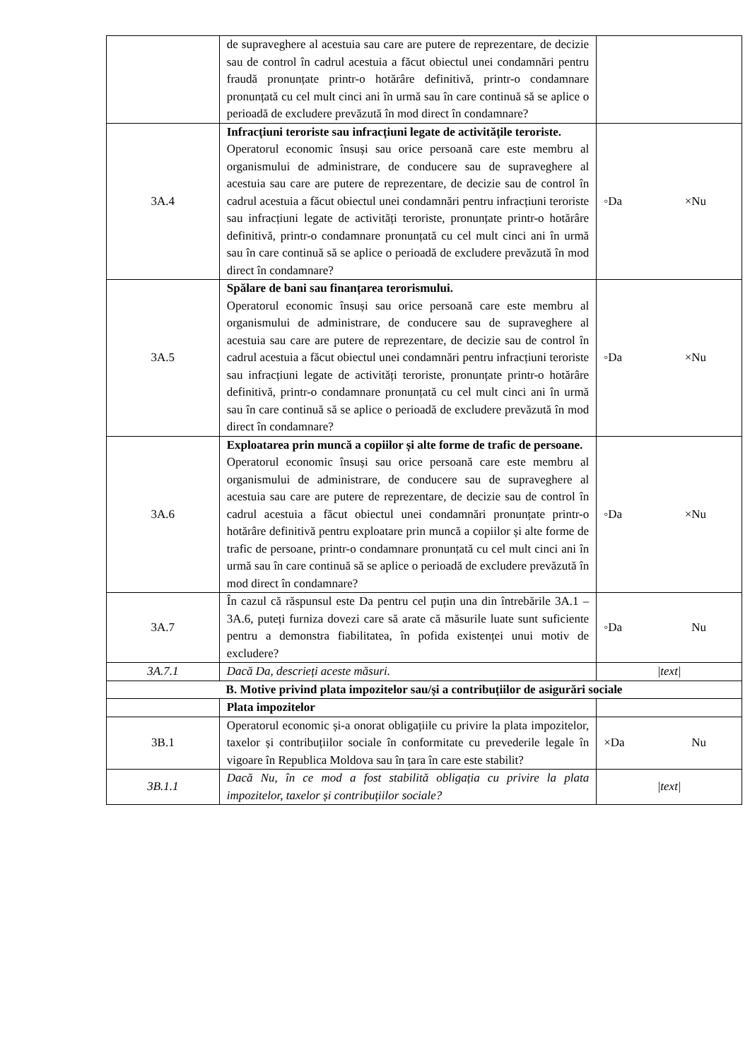| | de supraveghere al acestuia sau care are putere de reprezentare, de decizie sau de control în cadrul acestuia a făcut obiectul unei condamnări pentru fraudă pronunțate printr-o hotărâre definitivă, printr-o condamnare pronunțată cu cel mult cinci ani în urmă sau în care continuă să se aplice o perioadă de excludere prevăzută în mod direct în condamnare? | |
| 3A.4 | Infracțiuni teroriste sau infracțiuni legate de activitățile teroriste. Operatorul economic însuși sau orice persoană care este membru al organismului de administrare, de conducere sau de supraveghere al acestuia sau care are putere de reprezentare, de decizie sau de control în cadrul acestuia a făcut obiectul unei condamnări pentru infracțiuni teroriste sau infracțiuni legate de activități teroriste, pronunțate printr-o hotărâre definitivă, printr-o condamnare pronunțată cu cel mult cinci ani în urmă sau în care continuă să se aplice o perioadă de excludere prevăzută în mod direct în condamnare? | ◦Da ×Nu |
| 3A.5 | Spălare de bani sau finanțarea terorismului. Operatorul economic însuși sau orice persoană care este membru al organismului de administrare, de conducere sau de supraveghere al acestuia sau care are putere de reprezentare, de decizie sau de control în cadrul acestuia a făcut obiectul unei condamnări pentru infracțiuni teroriste sau infracțiuni legate de activități teroriste, pronunțate printr-o hotărâre definitivă, printr-o condamnare pronunțată cu cel mult cinci ani în urmă sau în care continuă să se aplice o perioadă de excludere prevăzută în mod direct în condamnare? | ◦Da ×Nu |
| 3A.6 | Exploatarea prin muncă a copiilor și alte forme de trafic de persoane. Operatorul economic însuși sau orice persoană care este membru al organismului de administrare, de conducere sau de supraveghere al acestuia sau care are putere de reprezentare, de decizie sau de control în cadrul acestuia a făcut obiectul unei condamnări pronunțate printr-o hotărâre definitivă pentru exploatare prin muncă a copiilor și alte forme de trafic de persoane, printr-o condamnare pronunțată cu cel mult cinci ani în urmă sau în care continuă să se aplice o perioadă de excludere prevăzută în mod direct în condamnare? | ◦Da ×Nu |
| 3A.7 | În cazul că răspunsul este Da pentru cel puțin una din întrebările 3A.1 – 3A.6, puteți furniza dovezi care să arate că măsurile luate sunt suficiente pentru a demonstra fiabilitatea, în pofida existenței unui motiv de excludere? | ◦Da Nu |
| 3A.7.1 | Dacă Da, descrieți aceste măsuri. | /text/ |
| B. Motive privind plata impozitelor sau/și a contribuțiilor de asigurări sociale | | |
| | Plata impozitelor | |
| 3B.1 | Operatorul economic și-a onorat obligațiile cu privire la plata impozitelor, taxelor și contribuțiilor sociale în conformitate cu prevederile legale în vigoare în Republica Moldova sau în țara în care este stabilit? | ×Da Nu |
| 3B.1.1 | Dacă Nu, în ce mod a fost stabilită obligația cu privire la plata impozitelor, taxelor și contribuțiilor sociale? | /text/ |